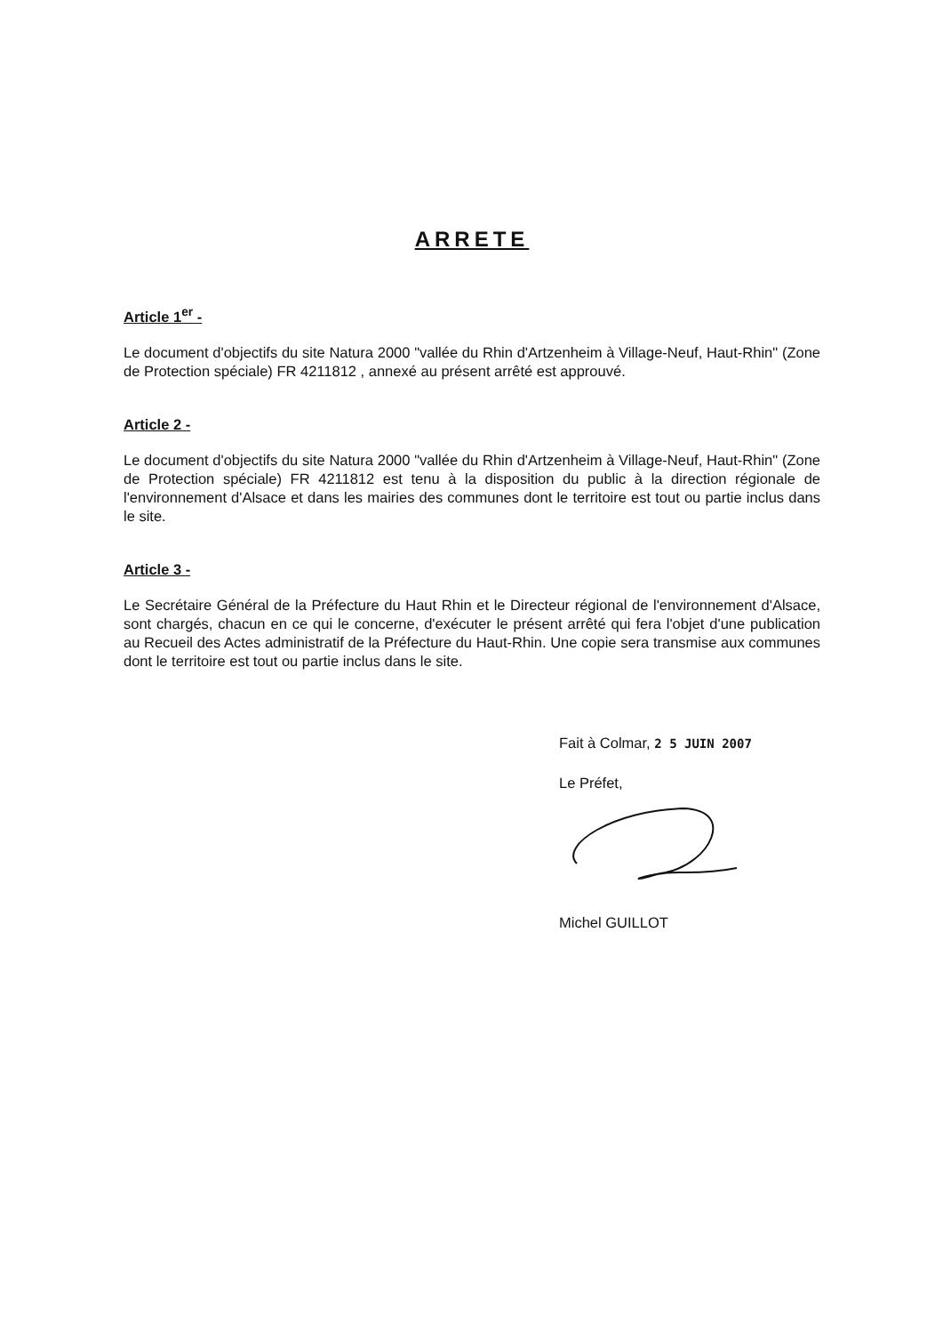ARRETE
Article 1<sup>er</sup> -
Le document d'objectifs du site Natura 2000 "vallée du Rhin d'Artzenheim à Village-Neuf, Haut-Rhin" (Zone de Protection spéciale) FR 4211812 , annexé au présent arrêté est approuvé.
Article 2 -
Le document d'objectifs du site Natura 2000 "vallée du Rhin d'Artzenheim à Village-Neuf, Haut-Rhin" (Zone de Protection spéciale) FR 4211812 est tenu à la disposition du public à la direction régionale de l'environnement d'Alsace et dans les mairies des communes dont le territoire est tout ou partie inclus dans le site.
Article 3 -
Le Secrétaire Général de la Préfecture du Haut Rhin et le Directeur régional de l'environnement d'Alsace, sont chargés, chacun en ce qui le concerne, d'exécuter le présent arrêté qui fera l'objet d'une publication au Recueil des Actes administratif de la Préfecture du Haut-Rhin. Une copie sera transmise aux communes dont le territoire est tout ou partie inclus dans le site.
Fait à Colmar, 2 5 JUIN 2007
Le Préfet,
Michel GUILLOT